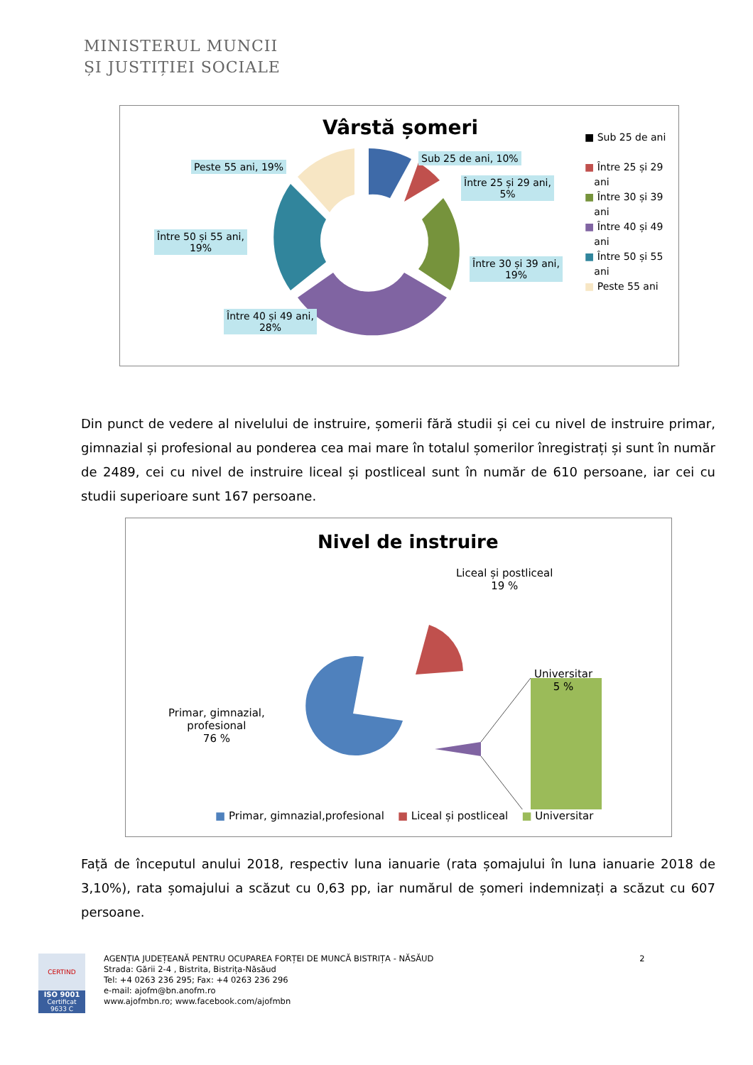MINISTERUL MUNCII
ȘI JUSTIȚIEI SOCIALE
Vârstă șomeri
Peste 55 ani, 19%
Sub 25 de ani, 10%
Între 25 și 29 ani,
5%
Între 30 și 39 ani,
19%
Între 50 și 55 ani,
19%
Între 40 și 49 ani,
28%
■ Sub 25 de ani
■ Între 25 și 29
ani
■ Între 30 și 39
ani
■ Între 40 și 49
ani
■ Între 50 și 55
ani
■ Peste 55 ani
Din punct de vedere al nivelului de instruire, șomerii fără studii și cei cu nivel de instruire primar, gimnazial și profesional au ponderea cea mai mare în totalul șomerilor înregistrați și sunt în număr de 2489, cei cu nivel de instruire liceal și postliceal sunt în număr de 610 persoane, iar cei cu studii superioare sunt 167 persoane.
Nivel de instruire
Liceal și postliceal
19 %
Universitar
5 %
Primar, gimnazial,
profesional
76 %
■ Primar, gimnazial,profesional ■ Liceal și postliceal ■ Universitar
Față de începutul anului 2018, respectiv luna ianuarie (rata șomajului în luna ianuarie 2018 de 3,10%), rata șomajului a scăzut cu 0,63 pp, iar numărul de șomeri indemnizați a scăzut cu 607 persoane.
CERTIND
ISO 9001
Certificat 9633 C
AGENȚIA JUDEȚEANĂ PENTRU OCUPAREA FORȚEI DE MUNCĂ BISTRIȚA - NĂSĂUD 2
Strada: Gării 2-4 , Bistrita, Bistrița-Năsăud
Tel: +4 0263 236 295; Fax: +4 0263 236 296
e-mail: ajofm@bn.anofm.ro
www.ajofmbn.ro; www.facebook.com/ajofmbn